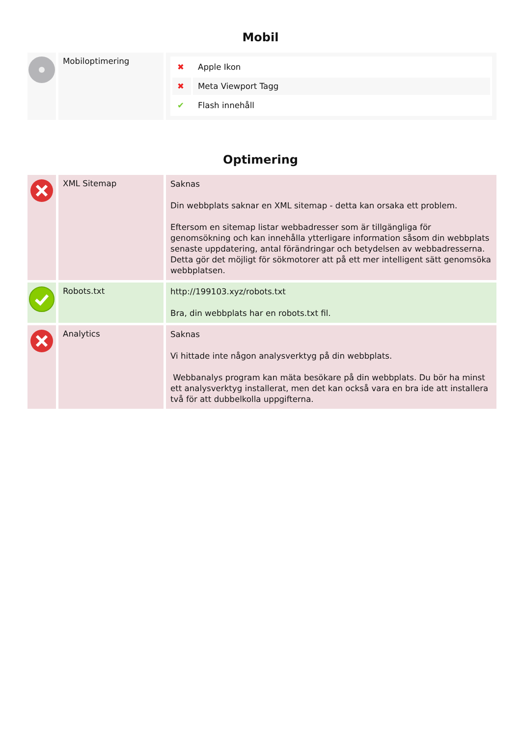Mobil
| | Mobiloptimering | / ✖ / Apple Ikon / / ✖ / Meta Viewport Tagg / / ✔ / Flash innehåll / |
Optimering
| | XML Sitemap | Saknas Din webbplats saknar en XML sitemap - detta kan orsaka ett problem. Eftersom en sitemap listar webbadresser som är tillgängliga för genomsökning och kan innehålla ytterligare information såsom din webbplats senaste uppdatering, antal förändringar och betydelsen av webbadresserna. Detta gör det möjligt för sökmotorer att på ett mer intelligent sätt genomsöka webbplatsen. |
| | Robots.txt | http://199103.xyz/robots.txt Bra, din webbplats har en robots.txt fil. |
| | Analytics | Saknas Vi hittade inte någon analysverktyg på din webbplats. Webbanalys program kan mäta besökare på din webbplats. Du bör ha minst ett analysverktyg installerat, men det kan också vara en bra ide att installera två för att dubbelkolla uppgifterna. |